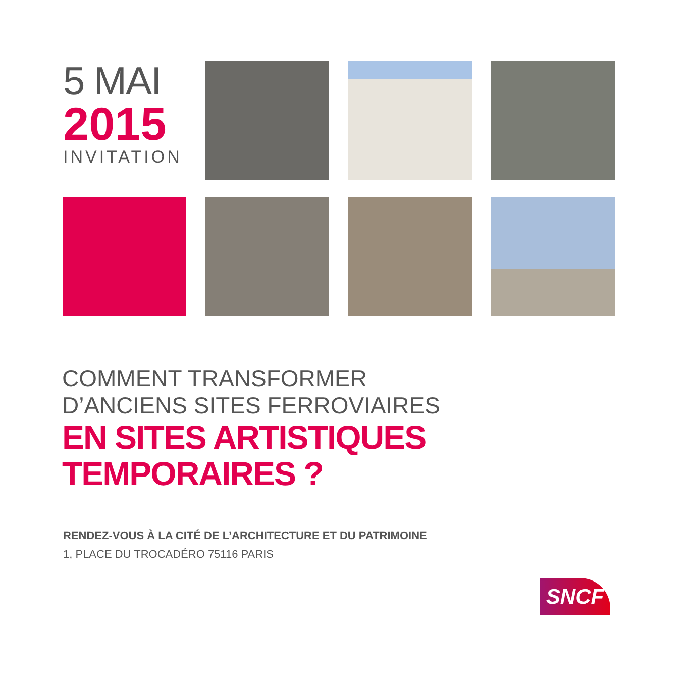5 MAI
2015
INVITATION
COMMENT TRANSFORMER
D’ANCIENS SITES FERROVIAIRES
EN SITES ARTISTIQUES
TEMPORAIRES ?
RENDEZ-VOUS À LA CITÉ DE L’ARCHITECTURE ET DU PATRIMOINE
1, PLACE DU TROCADÉRO 75116 PARIS
SNCF